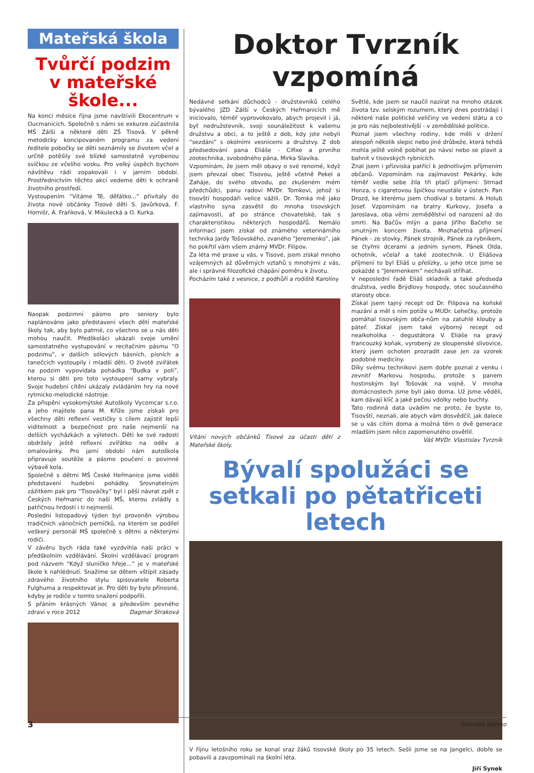Mateřská škola
Tvůrčí podzim v mateřské škole...
Na konci měsíce října jsme navštívili Ekocentrum v Oucmanicích. Společně s námi se exkurze zúčastnila MŠ Zálší a některé děti ZŠ Tisová. V pěkně metodicky koncipovaném programu za vedení ředitele pobočky se děti seznámily se životem včel a určitě potěšily své blízké samostatně vyrobenou svíčkou ze včelího vosku. Pro velký úspěch bychom návštěvu rádi zopakovali i v jarním období. Prostřednictvím těchto akcí vedeme děti k ochraně životního prostředí.
Vystoupením “Vítáme Tě, děťátko...” přivítaly do života nové občánky Tisové děti S. Javůrková, F. Hornišr, A. Fraňková, V. Mikulecká a O. Kurka.
Naopak podzimní pásmo pro seniory bylo naplánováno jako představení všech dětí mateřské školy tak, aby bylo patrné, co všechno se u nás děti mohou naučit. Předškoláci ukázali svoje umění samostatného vystupování v recitačním pásmu “O podzimu”, v dalších sólových básních, písních a tanečcích vystoupily i mladší děti. O životě zvířátek na podzim vypovídala pohádka “Budka v poli”, kterou si děti pro toto vystoupení samy vybraly. Svoje hudební cítění ukázaly zvládáním hry na nové rytmicko-melodické nástroje.
Za přispění vysokomýtské Autoškoly Vycomcar s.r.o. a jeho majitele pana M. Kříže jsme získali pro všechny děti reflexní vestičky s cílem zajistit lepší viditelnost a bezpečnost pro naše nejmenší na delších vycházkách a výletech. Děti ke své radosti obdržely ještě reflexní zvířátko na oděv a omalovánky. Pro jarní období nám autoškola připravuje soutěže a pásmo poučení o povinné výbavě kola.
Společně s dětmi MŠ České Heřmanice jsme viděli představení hudební pohádky. Srovnatelným zážitkem pak pro “Tisováčky” byl i pěší návrat zpět z Českých Heřmanic do naší MŠ, kterou zvládly s patřičnou hrdostí i ti nejmenší.
Poslední listopadový týden byl provoněn výrobou tradičních vánočních perníčků, na kterém se podílel veškerý personál MŠ společně s dětmi a některými rodiči.
V závěru bych ráda také vyzdvihla naši práci v předškolním vzdělávání. Školní vzdělávací program pod názvem “Když sluníčko hřeje...” je v mateřské škole k nahlédnutí. Snažíme se dětem vštípit zásady zdravého životního stylu spisovatele Roberta Fulghuma a respektovat je. Pro děti by bylo přínosné, kdyby je rodiče v tomto snažení podpořili.
S přáním krásných Vánoc a především pevného zdraví v roce 2012 Dagmar Straková
Doktor Tvrzník vzpomíná
Nedávné setkání důchodců - družstevníků celého bývalého JZD Zálší v Českých Heřmanicích mě iniciovalo, téměř vyprovokovalo, abych projevil i já, byť nedružstevník, svoji sounáležitost k vašemu družstvu a obci, a to ještě z dob, kdy jste nebyli “sezdáni” s okolními vesnicemi a družstvy. Z dob předsedování pana Eliáše - Cifixe a prvního zootechnika, svobodného pána, Mirka Slavíka.
Vzpomínám, že jsem měl obavy o své renomé, když jsem převzal obec Tisovou, ještě včetně Pekel a Zahájе, do svého obvodu, po zkušeném mém předchůdci, panu radovi MVDr. Tomkovi, jehož si tisovští hospodáři velice vážili. Dr. Tomka mě jako vlastního syna zasvětil do mnoha tisovských zajímavostí, ať po stránce chovatelské, tak s charakteristikou některých hospodářů. Nemálo informací jsem získal od známého veterinárního technika Jardy Tošovského, zvaného “Jeremenko”, jak ho pokřtil vám všem známý MVDr. Filipov.
Za léta mé praxe u vás, v Tisové, jsem získal mnoho vzájemných až důvěrných vztahů s mnohými z vás, ale i správné filozofické chápání poměru k životu.
Pocházím také z vesnice, z podhůří a rodiště Karolíny
Vítání nových občánků Tisové za účasti dětí z Mateřské školy.
Světlé, kde jsem se naučil nazírat na mnoho otázek života tzv. selským rozumem, který dnes postrádají i některé naše politické veličiny ve vedení státu a co je pro nás nejbolestivější - v zemědělské politice.
Poznal jsem všechny rodiny, kde měli v držení alespoň několik slepic nebo jiné drůbeže, která tehdá mohla ještě volně pobíhat po návsi nebo se plavit a bahnit v tisovských rybnících.
Znal jsem i přízviska patřící k jednotlivým příjmením občanů. Vzpomínám na zajímavost Pekárky, kde téměř vedle sebe žila tři ptačí příjmení: Strnad Honza, s cigaretovou špičkou neustále v ústech. Pan Drozd, ke kterému jsem chodíval s botami. A Holub Josef. Vzpomínám na bratry Kurkovy, Josefa a Jaroslava, oba věrni zemědělství od narození až do smrti. Na Bačův mlýn a pana Jiřího Bačeho se smutným koncem života. Mnohačetná příjmení Pánek - ze stovky, Pánek strojník, Pánek za rybníkem, se čtyřmi dcerami a jedním synem, Pánek Olda, ochotník, včelař a také zootechnik. U Eliášova příjmení to byl Eliáš u přelízky, u jeho otce jsme se pokaždé s “Jeremenkem” nechávali stříhat.
V neposlední řadě Eliáš skladník a také předseda družstva, vedle Brýdlovy hospody, otec současného starosty obce.
Získal jsem tajný recept od Dr. Filipova na koňské mazání a měl s ním potíže u MUDr. Lehečky, protože pomáhal tisovským obča-nům na zatuhlé klouby a páteř. Získal jsem také výborný recept od nealkoholika - degustátora V. Eliáše na pravý francouzký koňak, vyrobený ze sloupenské slivovice, který jsem ochoten prozradit zase jen za vzorek podobné medicíny.
Díky svému technikovi jsem dobře poznal z venku i zevnitř Markovu hospodu, protože s panem hostinským byl Tošovák na vojně. V mnoha domácnostech jsme byli jako doma. Už jsme věděli, kam dávají klíč a jaké pečou vdolky nebo buchty.
Tato rodinná data uvádím ne proto, že byste to, Tisovští, neznali, ale abych vám dosvědčil, jak dalece se u vás cítím doma a možná těm o dvě generace mladším jsem něco zapomenutého osvětlil.
Váš MVDr. Vlastislav Tvrzník
Bývalí spolužáci se setkali po pětatřiceti letech
V říjnu letošního roku se konal sraz žáků tisovské školy po 35 letech. Sešli jsme se na Jangelci, dobře se pobavili a zavzpomínali na školní léta.
Jiří Synek
3 Tisovské okénko